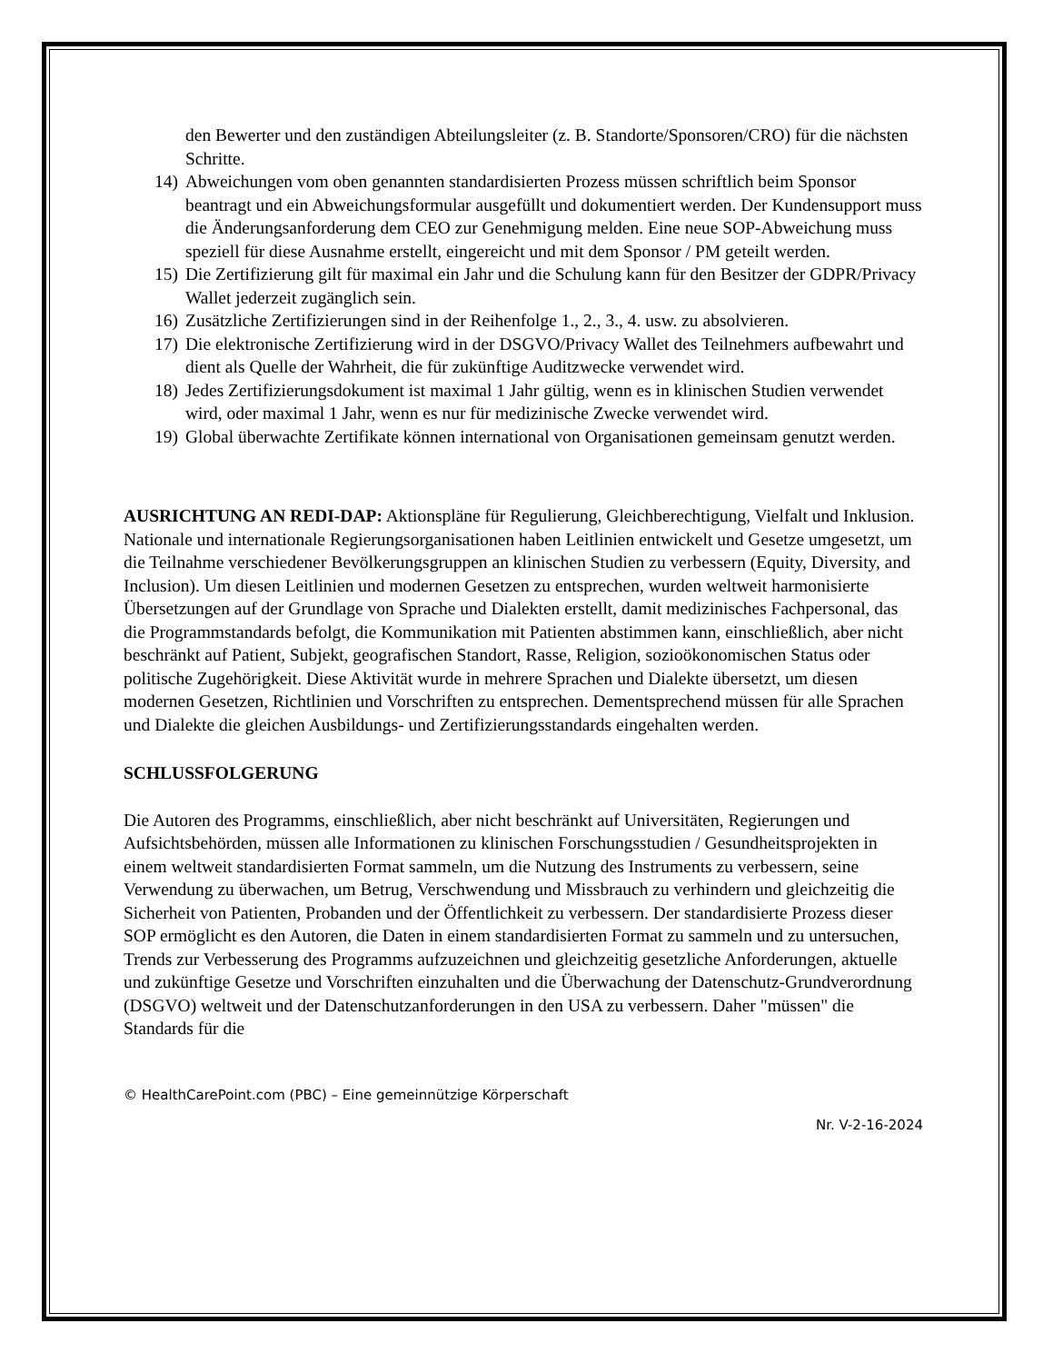den Bewerter und den zuständigen Abteilungsleiter (z. B. Standorte/Sponsoren/CRO) für die nächsten Schritte.
14) Abweichungen vom oben genannten standardisierten Prozess müssen schriftlich beim Sponsor beantragt und ein Abweichungsformular ausgefüllt und dokumentiert werden. Der Kundensupport muss die Änderungsanforderung dem CEO zur Genehmigung melden. Eine neue SOP-Abweichung muss speziell für diese Ausnahme erstellt, eingereicht und mit dem Sponsor / PM geteilt werden.
15) Die Zertifizierung gilt für maximal ein Jahr und die Schulung kann für den Besitzer der GDPR/Privacy Wallet jederzeit zugänglich sein.
16) Zusätzliche Zertifizierungen sind in der Reihenfolge 1., 2., 3., 4. usw. zu absolvieren.
17) Die elektronische Zertifizierung wird in der DSGVO/Privacy Wallet des Teilnehmers aufbewahrt und dient als Quelle der Wahrheit, die für zukünftige Auditzwecke verwendet wird.
18) Jedes Zertifizierungsdokument ist maximal 1 Jahr gültig, wenn es in klinischen Studien verwendet wird, oder maximal 1 Jahr, wenn es nur für medizinische Zwecke verwendet wird.
19) Global überwachte Zertifikate können international von Organisationen gemeinsam genutzt werden.
AUSRICHTUNG AN REDI-DAP: Aktionspläne für Regulierung, Gleichberechtigung, Vielfalt und Inklusion. Nationale und internationale Regierungsorganisationen haben Leitlinien entwickelt und Gesetze umgesetzt, um die Teilnahme verschiedener Bevölkerungsgruppen an klinischen Studien zu verbessern (Equity, Diversity, and Inclusion). Um diesen Leitlinien und modernen Gesetzen zu entsprechen, wurden weltweit harmonisierte Übersetzungen auf der Grundlage von Sprache und Dialekten erstellt, damit medizinisches Fachpersonal, das die Programmstandards befolgt, die Kommunikation mit Patienten abstimmen kann, einschließlich, aber nicht beschränkt auf Patient, Subjekt, geografischen Standort, Rasse, Religion, sozioökonomischen Status oder politische Zugehörigkeit. Diese Aktivität wurde in mehrere Sprachen und Dialekte übersetzt, um diesen modernen Gesetzen, Richtlinien und Vorschriften zu entsprechen. Dementsprechend müssen für alle Sprachen und Dialekte die gleichen Ausbildungs- und Zertifizierungsstandards eingehalten werden.
SCHLUSSFOLGERUNG
Die Autoren des Programms, einschließlich, aber nicht beschränkt auf Universitäten, Regierungen und Aufsichtsbehörden, müssen alle Informationen zu klinischen Forschungsstudien / Gesundheitsprojekten in einem weltweit standardisierten Format sammeln, um die Nutzung des Instruments zu verbessern, seine Verwendung zu überwachen, um Betrug, Verschwendung und Missbrauch zu verhindern und gleichzeitig die Sicherheit von Patienten, Probanden und der Öffentlichkeit zu verbessern. Der standardisierte Prozess dieser SOP ermöglicht es den Autoren, die Daten in einem standardisierten Format zu sammeln und zu untersuchen, Trends zur Verbesserung des Programms aufzuzeichnen und gleichzeitig gesetzliche Anforderungen, aktuelle und zukünftige Gesetze und Vorschriften einzuhalten und die Überwachung der Datenschutz-Grundverordnung (DSGVO) weltweit und der Datenschutzanforderungen in den USA zu verbessern. Daher "müssen" die Standards für die
© HealthCarePoint.com (PBC) – Eine gemeinnützige Körperschaft
Nr. V-2-16-2024